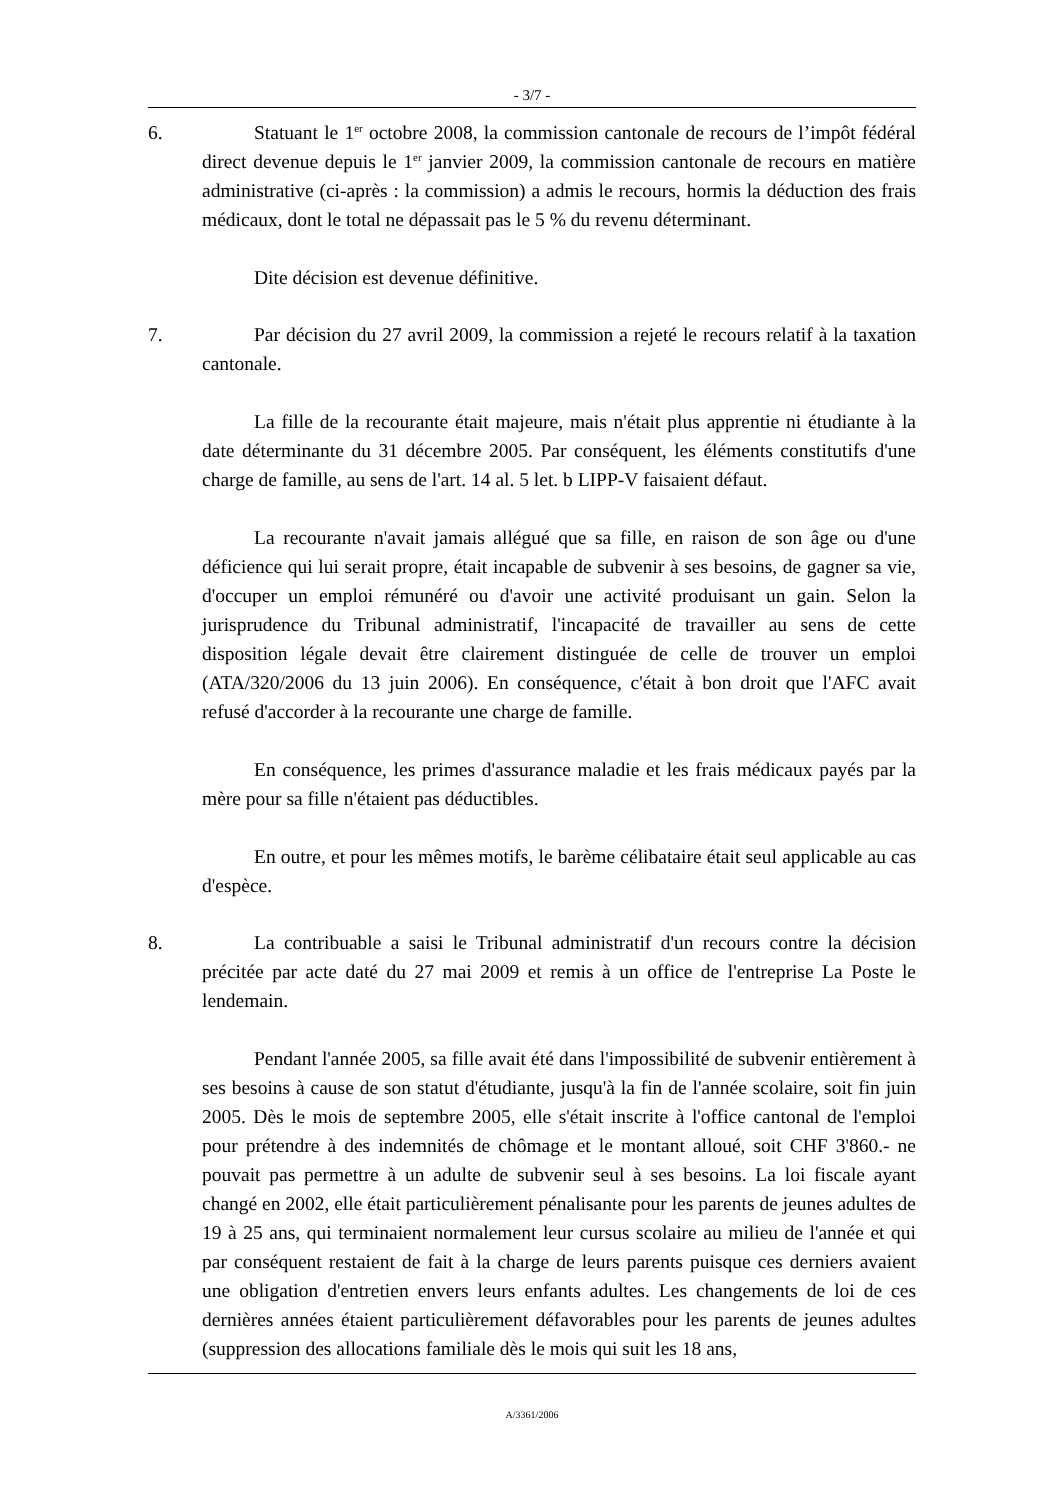- 3/7 -
6. Statuant le 1<sup>er</sup> octobre 2008, la commission cantonale de recours de l’impôt fédéral direct devenue depuis le 1<sup>er</sup> janvier 2009, la commission cantonale de recours en matière administrative (ci-après : la commission) a admis le recours, hormis la déduction des frais médicaux, dont le total ne dépassait pas le 5 % du revenu déterminant.
Dite décision est devenue définitive.
7. Par décision du 27 avril 2009, la commission a rejeté le recours relatif à la taxation cantonale.
La fille de la recourante était majeure, mais n'était plus apprentie ni étudiante à la date déterminante du 31 décembre 2005. Par conséquent, les éléments constitutifs d'une charge de famille, au sens de l'art. 14 al. 5 let. b LIPP-V faisaient défaut.
La recourante n'avait jamais allégué que sa fille, en raison de son âge ou d'une déficience qui lui serait propre, était incapable de subvenir à ses besoins, de gagner sa vie, d'occuper un emploi rémunéré ou d'avoir une activité produisant un gain. Selon la jurisprudence du Tribunal administratif, l'incapacité de travailler au sens de cette disposition légale devait être clairement distinguée de celle de trouver un emploi (ATA/320/2006 du 13 juin 2006). En conséquence, c'était à bon droit que l'AFC avait refusé d'accorder à la recourante une charge de famille.
En conséquence, les primes d'assurance maladie et les frais médicaux payés par la mère pour sa fille n'étaient pas déductibles.
En outre, et pour les mêmes motifs, le barème célibataire était seul applicable au cas d'espèce.
8. La contribuable a saisi le Tribunal administratif d'un recours contre la décision précitée par acte daté du 27 mai 2009 et remis à un office de l'entreprise La Poste le lendemain.
Pendant l'année 2005, sa fille avait été dans l'impossibilité de subvenir entièrement à ses besoins à cause de son statut d'étudiante, jusqu'à la fin de l'année scolaire, soit fin juin 2005. Dès le mois de septembre 2005, elle s'était inscrite à l'office cantonal de l'emploi pour prétendre à des indemnités de chômage et le montant alloué, soit CHF 3'860.- ne pouvait pas permettre à un adulte de subvenir seul à ses besoins. La loi fiscale ayant changé en 2002, elle était particulièrement pénalisante pour les parents de jeunes adultes de 19 à 25 ans, qui terminaient normalement leur cursus scolaire au milieu de l'année et qui par conséquent restaient de fait à la charge de leurs parents puisque ces derniers avaient une obligation d'entretien envers leurs enfants adultes. Les changements de loi de ces dernières années étaient particulièrement défavorables pour les parents de jeunes adultes (suppression des allocations familiale dès le mois qui suit les 18 ans,
A/3361/2006